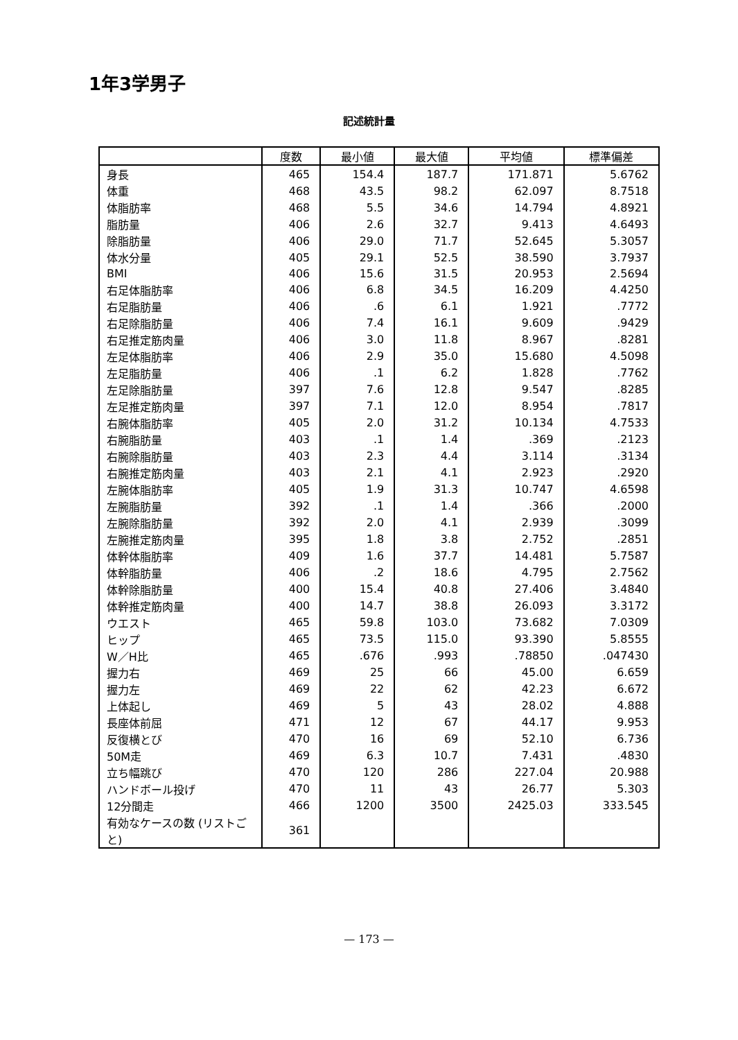1年3学男子
記述統計量
| | 度数 | 最小値 | 最大値 | 平均値 | 標準偏差 |
| --- | --- | --- | --- | --- | --- |
| 身長 | 465 | 154.4 | 187.7 | 171.871 | 5.6762 |
| 体重 | 468 | 43.5 | 98.2 | 62.097 | 8.7518 |
| 体脂肪率 | 468 | 5.5 | 34.6 | 14.794 | 4.8921 |
| 脂肪量 | 406 | 2.6 | 32.7 | 9.413 | 4.6493 |
| 除脂肪量 | 406 | 29.0 | 71.7 | 52.645 | 5.3057 |
| 体水分量 | 405 | 29.1 | 52.5 | 38.590 | 3.7937 |
| BMI | 406 | 15.6 | 31.5 | 20.953 | 2.5694 |
| 右足体脂肪率 | 406 | 6.8 | 34.5 | 16.209 | 4.4250 |
| 右足脂肪量 | 406 | .6 | 6.1 | 1.921 | .7772 |
| 右足除脂肪量 | 406 | 7.4 | 16.1 | 9.609 | .9429 |
| 右足推定筋肉量 | 406 | 3.0 | 11.8 | 8.967 | .8281 |
| 左足体脂肪率 | 406 | 2.9 | 35.0 | 15.680 | 4.5098 |
| 左足脂肪量 | 406 | .1 | 6.2 | 1.828 | .7762 |
| 左足除脂肪量 | 397 | 7.6 | 12.8 | 9.547 | .8285 |
| 左足推定筋肉量 | 397 | 7.1 | 12.0 | 8.954 | .7817 |
| 右腕体脂肪率 | 405 | 2.0 | 31.2 | 10.134 | 4.7533 |
| 右腕脂肪量 | 403 | .1 | 1.4 | .369 | .2123 |
| 右腕除脂肪量 | 403 | 2.3 | 4.4 | 3.114 | .3134 |
| 右腕推定筋肉量 | 403 | 2.1 | 4.1 | 2.923 | .2920 |
| 左腕体脂肪率 | 405 | 1.9 | 31.3 | 10.747 | 4.6598 |
| 左腕脂肪量 | 392 | .1 | 1.4 | .366 | .2000 |
| 左腕除脂肪量 | 392 | 2.0 | 4.1 | 2.939 | .3099 |
| 左腕推定筋肉量 | 395 | 1.8 | 3.8 | 2.752 | .2851 |
| 体幹体脂肪率 | 409 | 1.6 | 37.7 | 14.481 | 5.7587 |
| 体幹脂肪量 | 406 | .2 | 18.6 | 4.795 | 2.7562 |
| 体幹除脂肪量 | 400 | 15.4 | 40.8 | 27.406 | 3.4840 |
| 体幹推定筋肉量 | 400 | 14.7 | 38.8 | 26.093 | 3.3172 |
| ウエスト | 465 | 59.8 | 103.0 | 73.682 | 7.0309 |
| ヒップ | 465 | 73.5 | 115.0 | 93.390 | 5.8555 |
| W／H比 | 465 | .676 | .993 | .78850 | .047430 |
| 握力右 | 469 | 25 | 66 | 45.00 | 6.659 |
| 握力左 | 469 | 22 | 62 | 42.23 | 6.672 |
| 上体起し | 469 | 5 | 43 | 28.02 | 4.888 |
| 長座体前屈 | 471 | 12 | 67 | 44.17 | 9.953 |
| 反復横とび | 470 | 16 | 69 | 52.10 | 6.736 |
| 50M走 | 469 | 6.3 | 10.7 | 7.431 | .4830 |
| 立ち幅跳び | 470 | 120 | 286 | 227.04 | 20.988 |
| ハンドボール投げ | 470 | 11 | 43 | 26.77 | 5.303 |
| 12分間走 | 466 | 1200 | 3500 | 2425.03 | 333.545 |
| 有効なケースの数 (リストごと) | 361 | | | | |
— 173 —